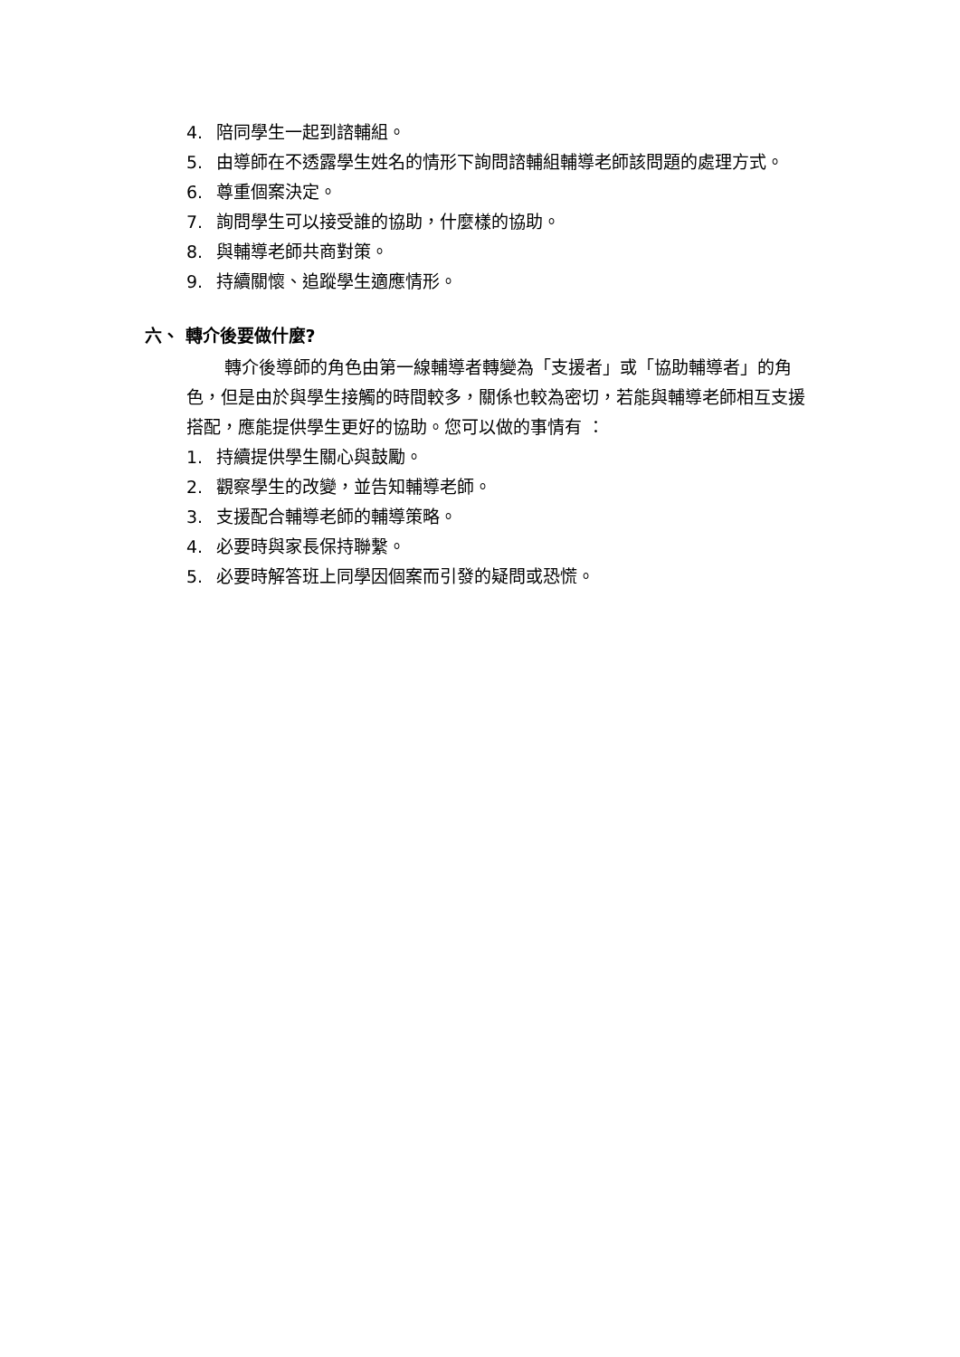4. 陪同學生一起到諮輔組。
5. 由導師在不透露學生姓名的情形下詢問諮輔組輔導老師該問題的處理方式。
6. 尊重個案決定。
7. 詢問學生可以接受誰的協助，什麼樣的協助。
8. 與輔導老師共商對策。
9. 持續關懷、追蹤學生適應情形。
六、 轉介後要做什麼?
轉介後導師的角色由第一線輔導者轉變為「支援者」或「協助輔導者」的角色，但是由於與學生接觸的時間較多，關係也較為密切，若能與輔導老師相互支援搭配，應能提供學生更好的協助。您可以做的事情有 ：
1. 持續提供學生關心與鼓勵。
2. 觀察學生的改變，並告知輔導老師。
3. 支援配合輔導老師的輔導策略。
4. 必要時與家長保持聯繫。
5. 必要時解答班上同學因個案而引發的疑問或恐慌。